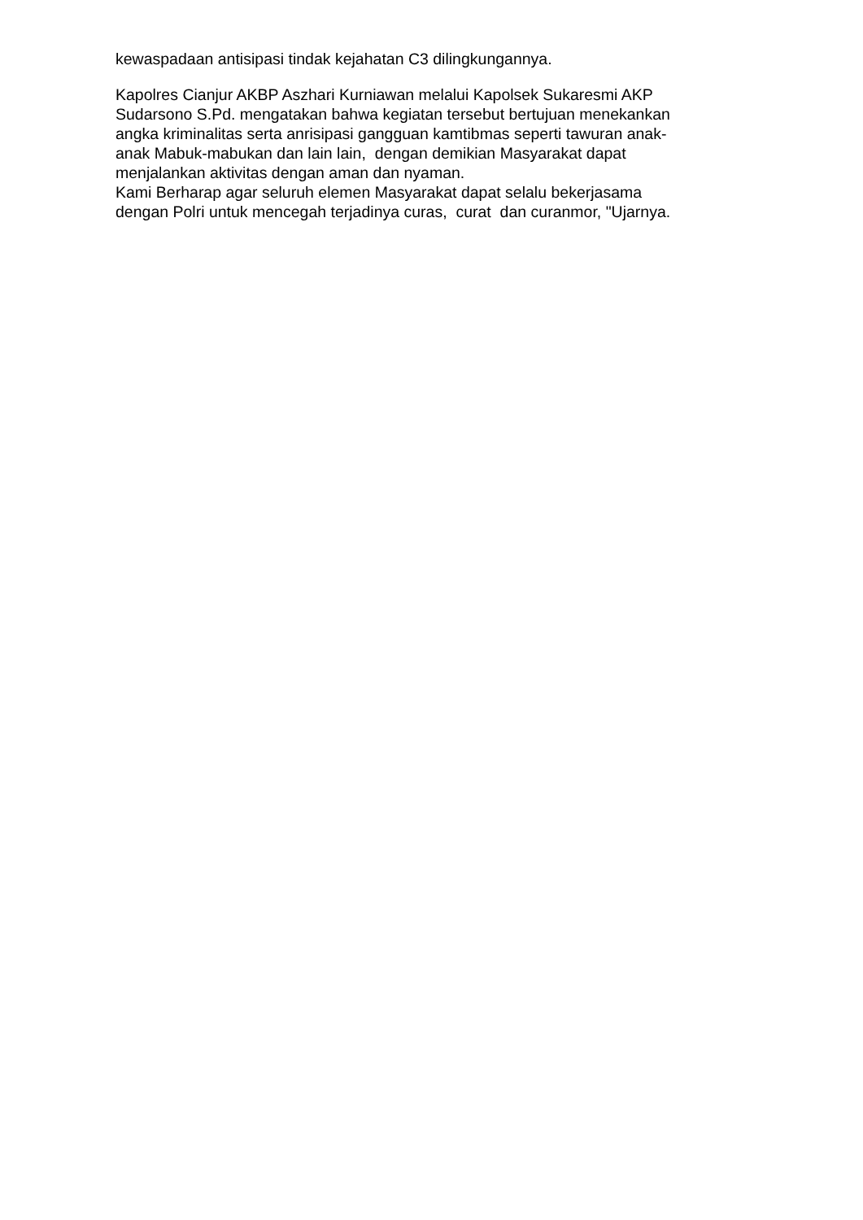kewaspadaan antisipasi tindak kejahatan C3 dilingkungannya.
Kapolres Cianjur AKBP Aszhari Kurniawan melalui Kapolsek Sukaresmi AKP
Sudarsono S.Pd. mengatakan bahwa kegiatan tersebut bertujuan menekankan
angka kriminalitas serta anrisipasi gangguan kamtibmas seperti tawuran anak-
anak Mabuk-mabukan dan lain lain, dengan demikian Masyarakat dapat
menjalankan aktivitas dengan aman dan nyaman.
Kami Berharap agar seluruh elemen Masyarakat dapat selalu bekerjasama
dengan Polri untuk mencegah terjadinya curas, curat dan curanmor, "Ujarnya.